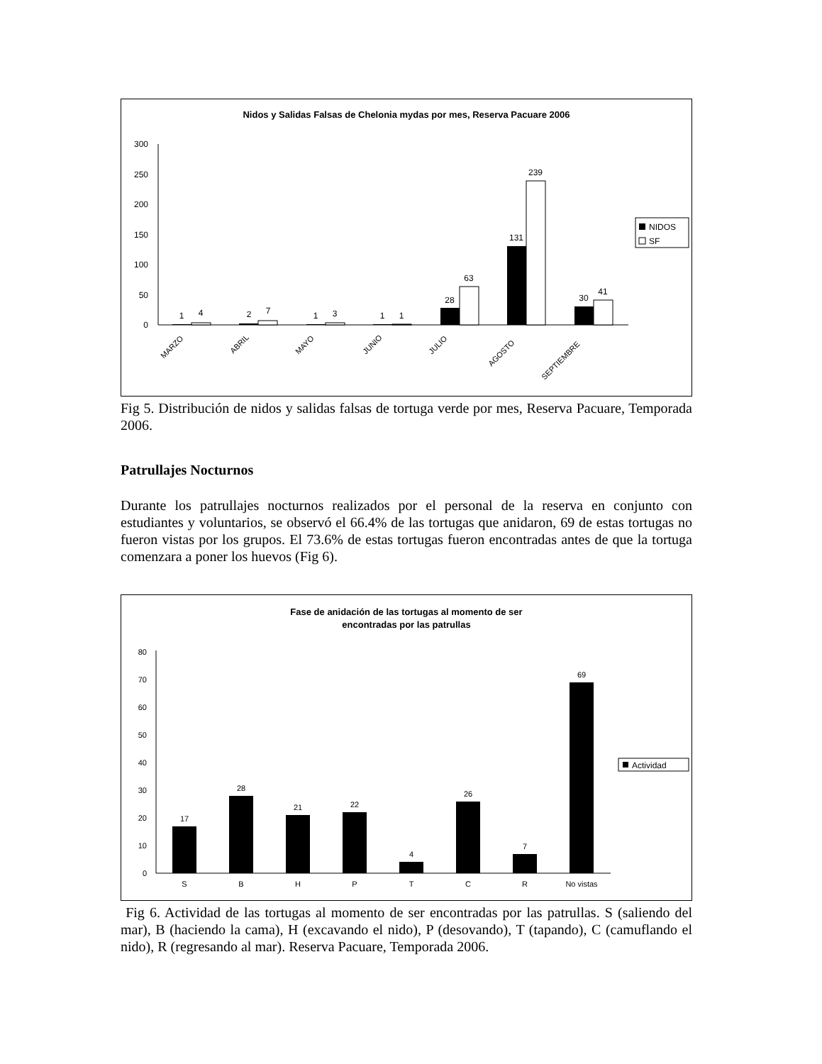Nidos y Salidas Falsas de Chelonia mydas por mes, Reserva Pacuare 2006
0
50
100
150
200
250
300
1
4
2
7
1
3
1
1
28
63
131
239
30
41
MARZO
ABRIL
MAYO
JUNIO
JULIO
AGOSTO
SEPTIEMBRE
NIDOS
SF
Fig 5. Distribución de nidos y salidas falsas de tortuga verde por mes, Reserva Pacuare, Temporada 2006.
Patrullajes Nocturnos
Durante los patrullajes nocturnos realizados por el personal de la reserva en conjunto con estudiantes y voluntarios, se observó el 66.4% de las tortugas que anidaron, 69 de estas tortugas no fueron vistas por los grupos. El 73.6% de estas tortugas fueron encontradas antes de que la tortuga comenzara a poner los huevos (Fig 6).
Fase de anidación de las tortugas al momento de ser
encontradas por las patrullas
0
10
20
30
40
50
60
70
80
17
28
21
22
4
26
7
69
S
B
H
P
T
C
R
No vistas
Actividad
Fig 6. Actividad de las tortugas al momento de ser encontradas por las patrullas. S (saliendo del mar), B (haciendo la cama), H (excavando el nido), P (desovando), T (tapando), C (camuflando el nido), R (regresando al mar). Reserva Pacuare, Temporada 2006.